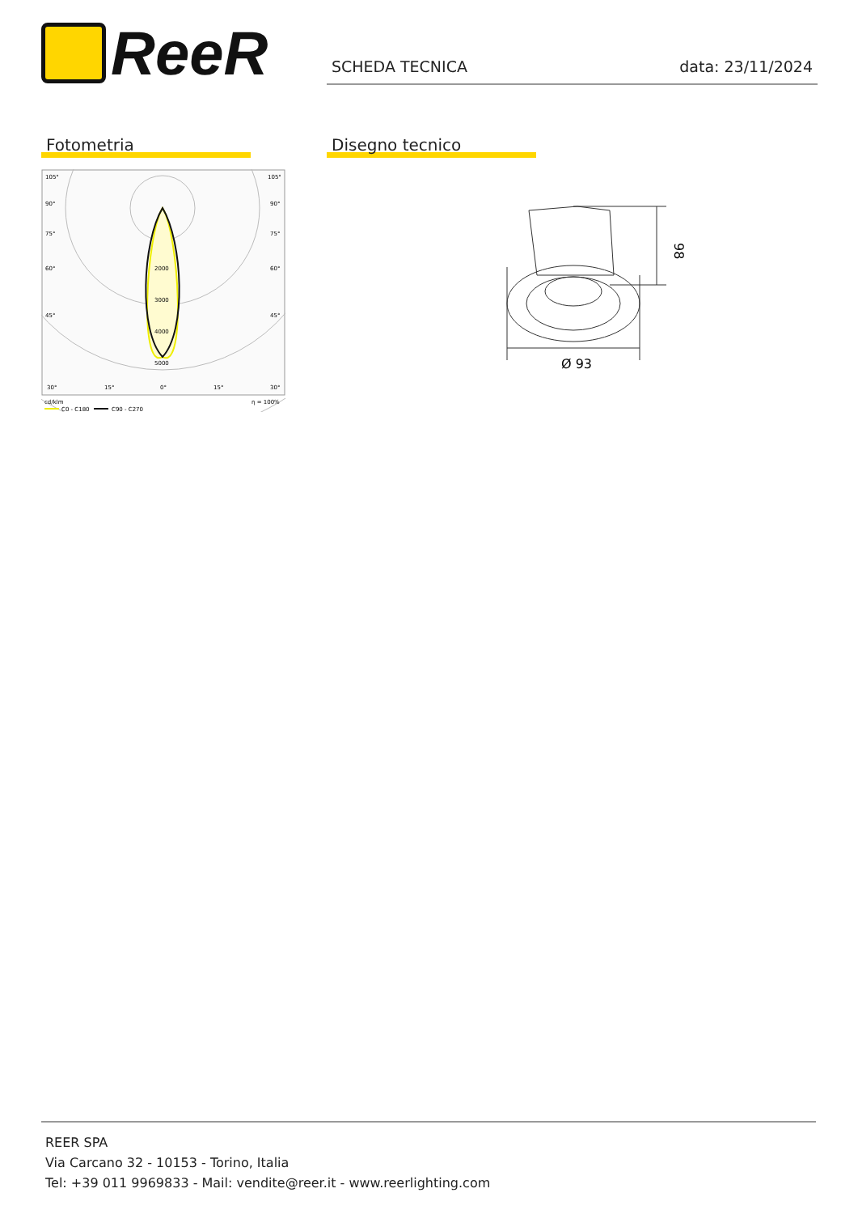ReeR
SCHEDA TECNICA data: 23/11/2024
Fotometria
105°
105°
90°
90°
75°
75°
60°
60°
45°
45°
2000
3000
4000
5000
30°
15°
0°
15°
30°
cd/klm
η = 100%
C0 - C180
C90 - C270
Disegno tecnico
98
Ø 93
REER SPA
Via Carcano 32 - 10153 - Torino, Italia
Tel: +39 011 9969833 - Mail: vendite@reer.it - www.reerlighting.com